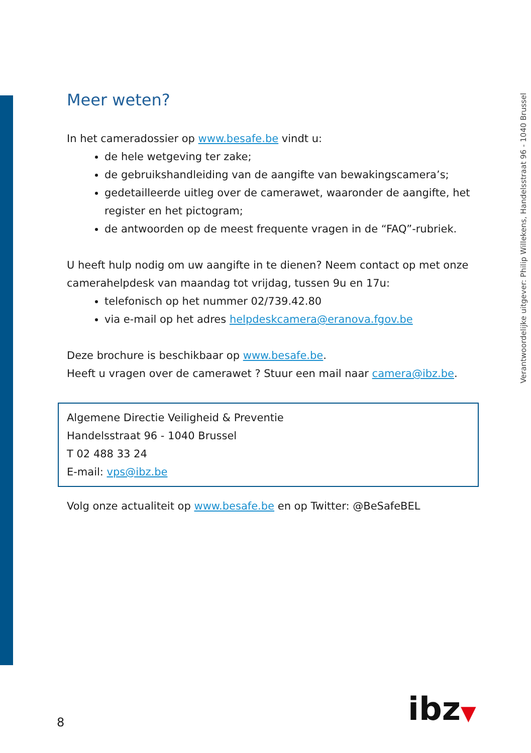Meer weten?
In het cameradossier op www.besafe.be vindt u:
de hele wetgeving ter zake;
de gebruikshandleiding van de aangifte van bewakingscamera’s;
gedetailleerde uitleg over de camerawet, waaronder de aangifte, het register en het pictogram;
de antwoorden op de meest frequente vragen in de “FAQ”-rubriek.
U heeft hulp nodig om uw aangifte in te dienen? Neem contact op met onze camerahelpdesk van maandag tot vrijdag, tussen 9u en 17u:
telefonisch op het nummer 02/739.42.80
via e-mail op het adres helpdeskcamera@eranova.fgov.be
Deze brochure is beschikbaar op www.besafe.be.
Heeft u vragen over de camerawet ? Stuur een mail naar camera@ibz.be.
Algemene Directie Veiligheid & Preventie
Handelsstraat 96 - 1040 Brussel
T 02 488 33 24
E-mail: vps@ibz.be
Volg onze actualiteit op www.besafe.be en op Twitter: @BeSafeBEL
Verantwoordelijke uitgever: Philip Willekens, Handelsstraat 96 - 1040 Brussel
8 ibz▼